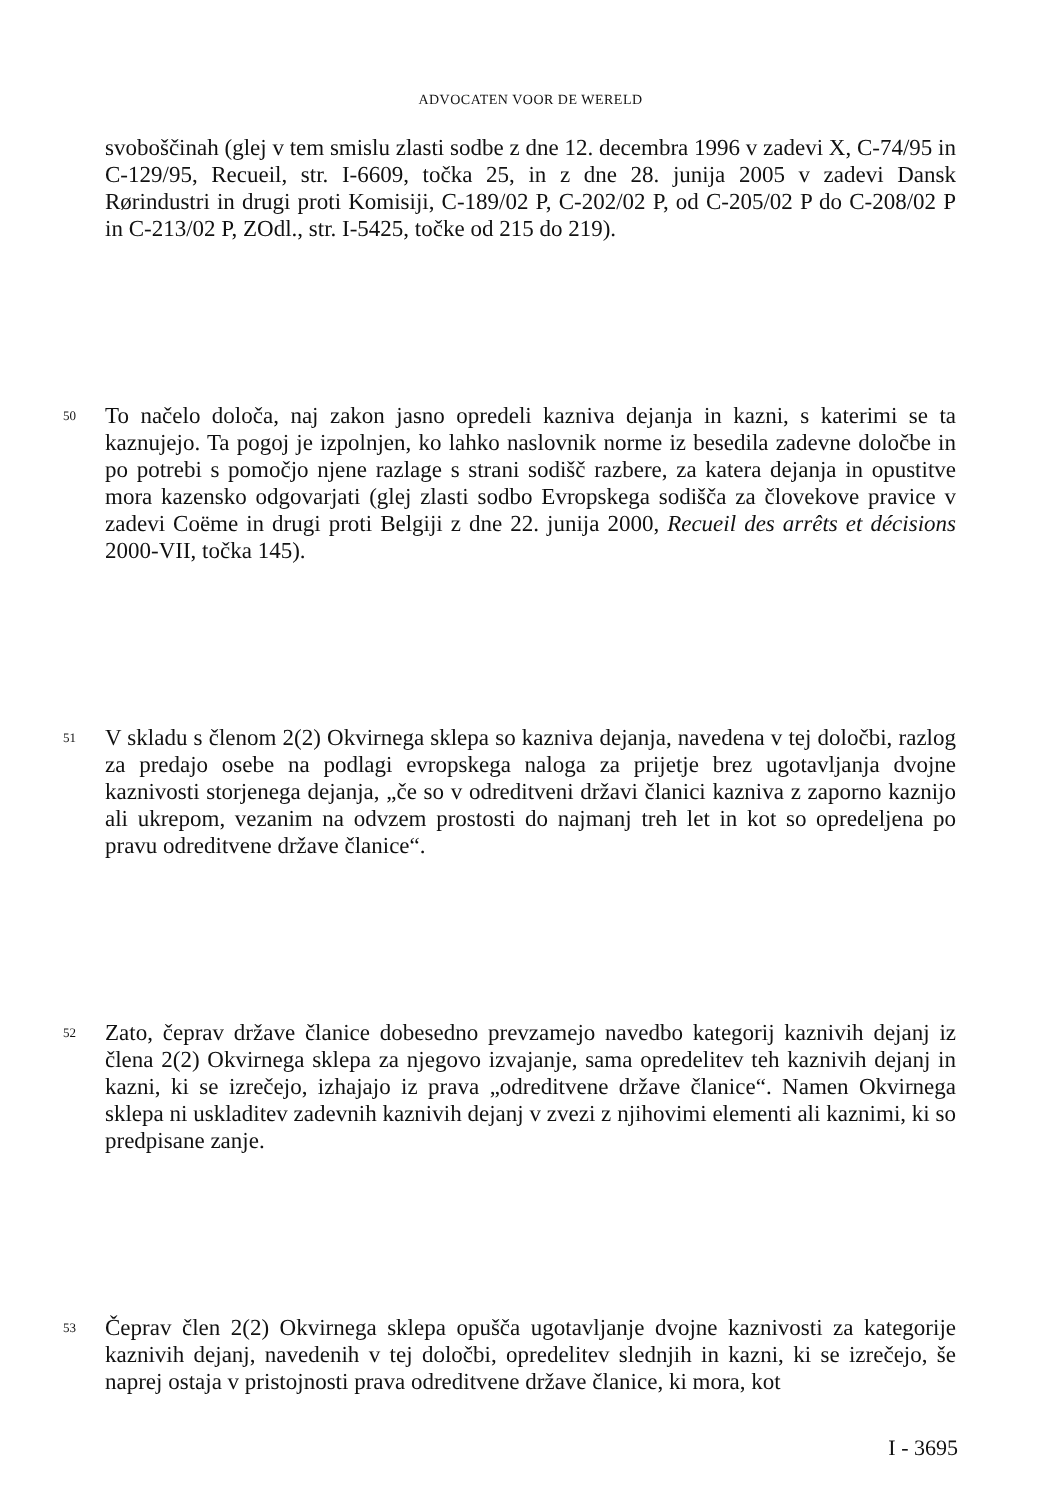ADVOCATEN VOOR DE WERELD
svoboščinah (glej v tem smislu zlasti sodbe z dne 12. decembra 1996 v zadevi X, C-74/95 in C-129/95, Recueil, str. I-6609, točka 25, in z dne 28. junija 2005 v zadevi Dansk Rørindustri in drugi proti Komisiji, C-189/02 P, C-202/02 P, od C-205/02 P do C-208/02 P in C-213/02 P, ZOdl., str. I-5425, točke od 215 do 219).
50 To načelo določa, naj zakon jasno opredeli kazniva dejanja in kazni, s katerimi se ta kaznujejo. Ta pogoj je izpolnjen, ko lahko naslovnik norme iz besedila zadevne določbe in po potrebi s pomočjo njene razlage s strani sodišč razbere, za katera dejanja in opustitve mora kazensko odgovarjati (glej zlasti sodbo Evropskega sodišča za človekove pravice v zadevi Coëme in drugi proti Belgiji z dne 22. junija 2000, Recueil des arrêts et décisions 2000-VII, točka 145).
51 V skladu s členom 2(2) Okvirnega sklepa so kazniva dejanja, navedena v tej določbi, razlog za predajo osebe na podlagi evropskega naloga za prijetje brez ugotavljanja dvojne kaznivosti storjenega dejanja, „če so v odreditveni državi članici kazniva z zaporno kaznijo ali ukrepom, vezanim na odvzem prostosti do najmanj treh let in kot so opredeljena po pravu odreditvene države članice“.
52 Zato, čeprav države članice dobesedno prevzamejo navedbo kategorij kaznivih dejanj iz člena 2(2) Okvirnega sklepa za njegovo izvajanje, sama opredelitev teh kaznivih dejanj in kazni, ki se izrečejo, izhajajo iz prava „odreditvene države članice“. Namen Okvirnega sklepa ni uskladitev zadevnih kaznivih dejanj v zvezi z njihovimi elementi ali kaznimi, ki so predpisane zanje.
53 Čeprav člen 2(2) Okvirnega sklepa opušča ugotavljanje dvojne kaznivosti za kategorije kaznivih dejanj, navedenih v tej določbi, opredelitev slednjih in kazni, ki se izrečejo, še naprej ostaja v pristojnosti prava odreditvene države članice, ki mora, kot
I - 3695